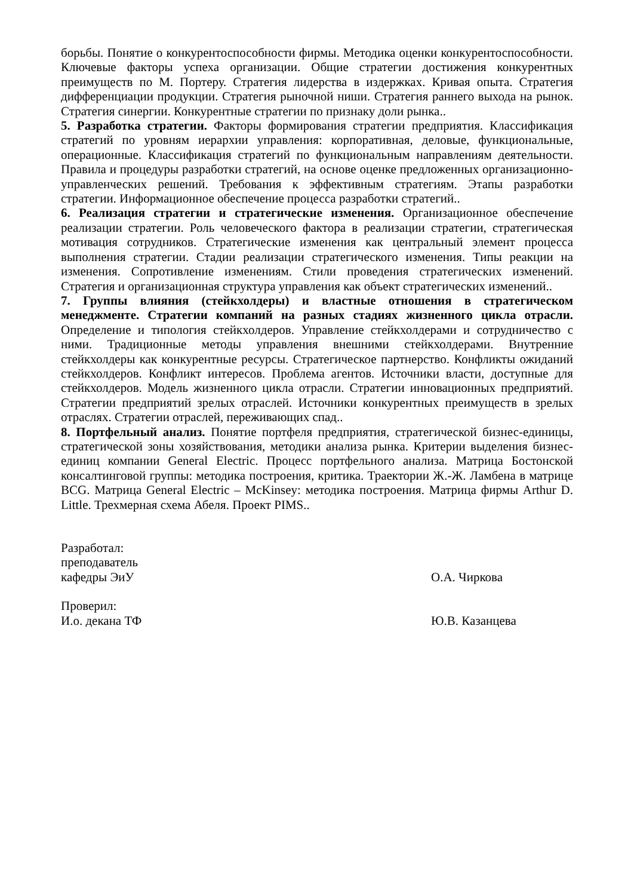борьбы. Понятие о конкурентоспособности фирмы. Методика оценки конкурентоспособности. Ключевые факторы успеха организации. Общие стратегии достижения конкурентных преимуществ по М. Портеру. Стратегия лидерства в издержках. Кривая опыта. Стратегия дифференциации продукции. Стратегия рыночной ниши. Стратегия раннего выхода на рынок. Стратегия синергии. Конкурентные стратегии по признаку доли рынка..
5. Разработка стратегии. Факторы формирования стратегии предприятия. Классификация стратегий по уровням иерархии управления: корпоративная, деловые, функциональные, операционные. Классификация стратегий по функциональным направлениям деятельности. Правила и процедуры разработки стратегий, на основе оценке предложенных организационно-управленческих решений. Требования к эффективным стратегиям. Этапы разработки стратегии. Информационное обеспечение процесса разработки стратегий..
6. Реализация стратегии и стратегические изменения. Организационное обеспечение реализации стратегии. Роль человеческого фактора в реализации стратегии, стратегическая мотивация сотрудников. Стратегические изменения как центральный элемент процесса выполнения стратегии. Стадии реализации стратегического изменения. Типы реакции на изменения. Сопротивление изменениям. Стили проведения стратегических изменений. Стратегия и организационная структура управления как объект стратегических изменений..
7. Группы влияния (стейкхолдеры) и властные отношения в стратегическом менеджменте. Стратегии компаний на разных стадиях жизненного цикла отрасли. Определение и типология стейкхолдеров. Управление стейкхолдерами и сотрудничество с ними. Традиционные методы управления внешними стейкхолдерами. Внутренние стейкхолдеры как конкурентные ресурсы. Стратегическое партнерство. Конфликты ожиданий стейкхолдеров. Конфликт интересов. Проблема агентов. Источники власти, доступные для стейкхолдеров. Модель жизненного цикла отрасли. Стратегии инновационных предприятий. Стратегии предприятий зрелых отраслей. Источники конкурентных преимуществ в зрелых отраслях. Стратегии отраслей, переживающих спад..
8. Портфельный анализ. Понятие портфеля предприятия, стратегической бизнес-единицы, стратегической зоны хозяйствования, методики анализа рынка. Критерии выделения бизнес-единиц компании General Electric. Процесс портфельного анализа. Матрица Бостонской консалтинговой группы: методика построения, критика. Траектории Ж.-Ж. Ламбена в матрице BCG. Матрица General Electric – McKinsey: методика построения. Матрица фирмы Arthur D. Little. Трехмерная схема Абеля. Проект PIMS..
Разработал:
преподаватель
кафедры ЭиУ О.А. Чиркова
Проверил:
И.о. декана ТФ Ю.В. Казанцева